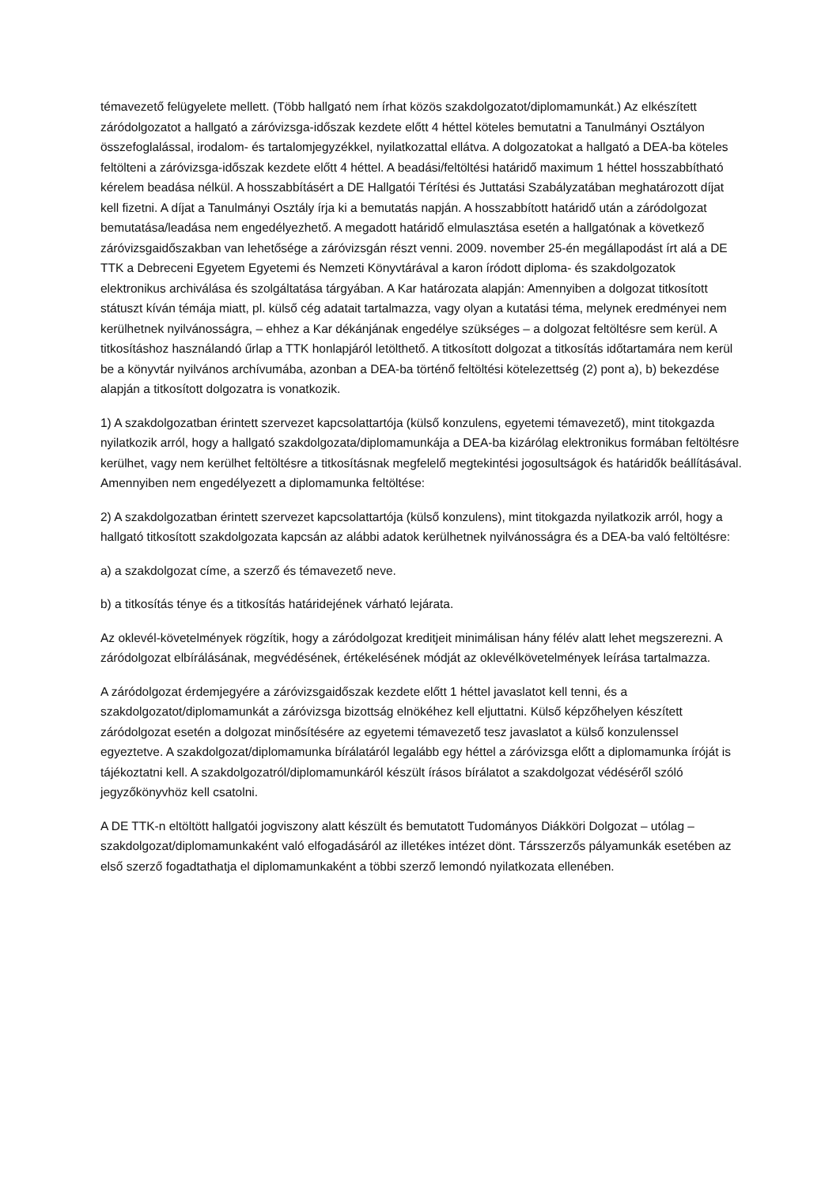témavezető felügyelete mellett. (Több hallgató nem írhat közös szakdolgozatot/diplomamunkát.) Az elkészített záródolgozatot a hallgató a záróvizsga-időszak kezdete előtt 4 héttel köteles bemutatni a Tanulmányi Osztályon összefoglalással, irodalom- és tartalomjegyzékkel, nyilatkozattal ellátva. A dolgozatokat a hallgató a DEA-ba köteles feltölteni a záróvizsga-időszak kezdete előtt 4 héttel. A beadási/feltöltési határidő maximum 1 héttel hosszabbítható kérelem beadása nélkül. A hosszabbításért a DE Hallgatói Térítési és Juttatási Szabályzatában meghatározott díjat kell fizetni. A díjat a Tanulmányi Osztály írja ki a bemutatás napján. A hosszabbított határidő után a záródolgozat bemutatása/leadása nem engedélyezhető. A megadott határidő elmulasztása esetén a hallgatónak a következő záróvizsgaidőszakban van lehetősége a záróvizsgán részt venni. 2009. november 25-én megállapodást írt alá a DE TTK a Debreceni Egyetem Egyetemi és Nemzeti Könyvtárával a karon íródott diploma- és szakdolgozatok elektronikus archiválása és szolgáltatása tárgyában. A Kar határozata alapján: Amennyiben a dolgozat titkosított státuszt kíván témája miatt, pl. külső cég adatait tartalmazza, vagy olyan a kutatási téma, melynek eredményei nem kerülhetnek nyilvánosságra, – ehhez a Kar dékánjának engedélye szükséges – a dolgozat feltöltésre sem kerül. A titkosításhoz használandó űrlap a TTK honlapjáról letölthető. A titkosított dolgozat a titkosítás időtartamára nem kerül be a könyvtár nyilvános archívumába, azonban a DEA-ba történő feltöltési kötelezettség (2) pont a), b) bekezdése alapján a titkosított dolgozatra is vonatkozik.
1) A szakdolgozatban érintett szervezet kapcsolattartója (külső konzulens, egyetemi témavezető), mint titokgazda nyilatkozik arról, hogy a hallgató szakdolgozata/diplomamunkája a DEA-ba kizárólag elektronikus formában feltöltésre kerülhet, vagy nem kerülhet feltöltésre a titkosításnak megfelelő megtekintési jogosultságok és határidők beállításával. Amennyiben nem engedélyezett a diplomamunka feltöltése:
2) A szakdolgozatban érintett szervezet kapcsolattartója (külső konzulens), mint titokgazda nyilatkozik arról, hogy a hallgató titkosított szakdolgozata kapcsán az alábbi adatok kerülhetnek nyilvánosságra és a DEA-ba való feltöltésre:
a) a szakdolgozat címe, a szerző és témavezető neve.
b) a titkosítás ténye és a titkosítás határidejének várható lejárata.
Az oklevél-követelmények rögzítik, hogy a záródolgozat kreditjeit minimálisan hány félév alatt lehet megszerezni. A záródolgozat elbírálásának, megvédésének, értékelésének módját az oklevélkövetelmények leírása tartalmazza.
A záródolgozat érdemjegyére a záróvizsgaidőszak kezdete előtt 1 héttel javaslatot kell tenni, és a szakdolgozatot/diplomamunkát a záróvizsga bizottság elnökéhez kell eljuttatni. Külső képzőhelyen készített záródolgozat esetén a dolgozat minősítésére az egyetemi témavezető tesz javaslatot a külső konzulenssel egyeztetve. A szakdolgozat/diplomamunka bírálatáról legalább egy héttel a záróvizsga előtt a diplomamunka íróját is tájékoztatni kell. A szakdolgozatról/diplomamunkáról készült írásos bírálatot a szakdolgozat védéséről szóló jegyzőkönyvhöz kell csatolni.
A DE TTK-n eltöltött hallgatói jogviszony alatt készült és bemutatott Tudományos Diákköri Dolgozat – utólag – szakdolgozat/diplomamunkaként való elfogadásáról az illetékes intézet dönt. Társszerzős pályamunkák esetében az első szerző fogadtathatja el diplomamunkaként a többi szerző lemondó nyilatkozata ellenében.